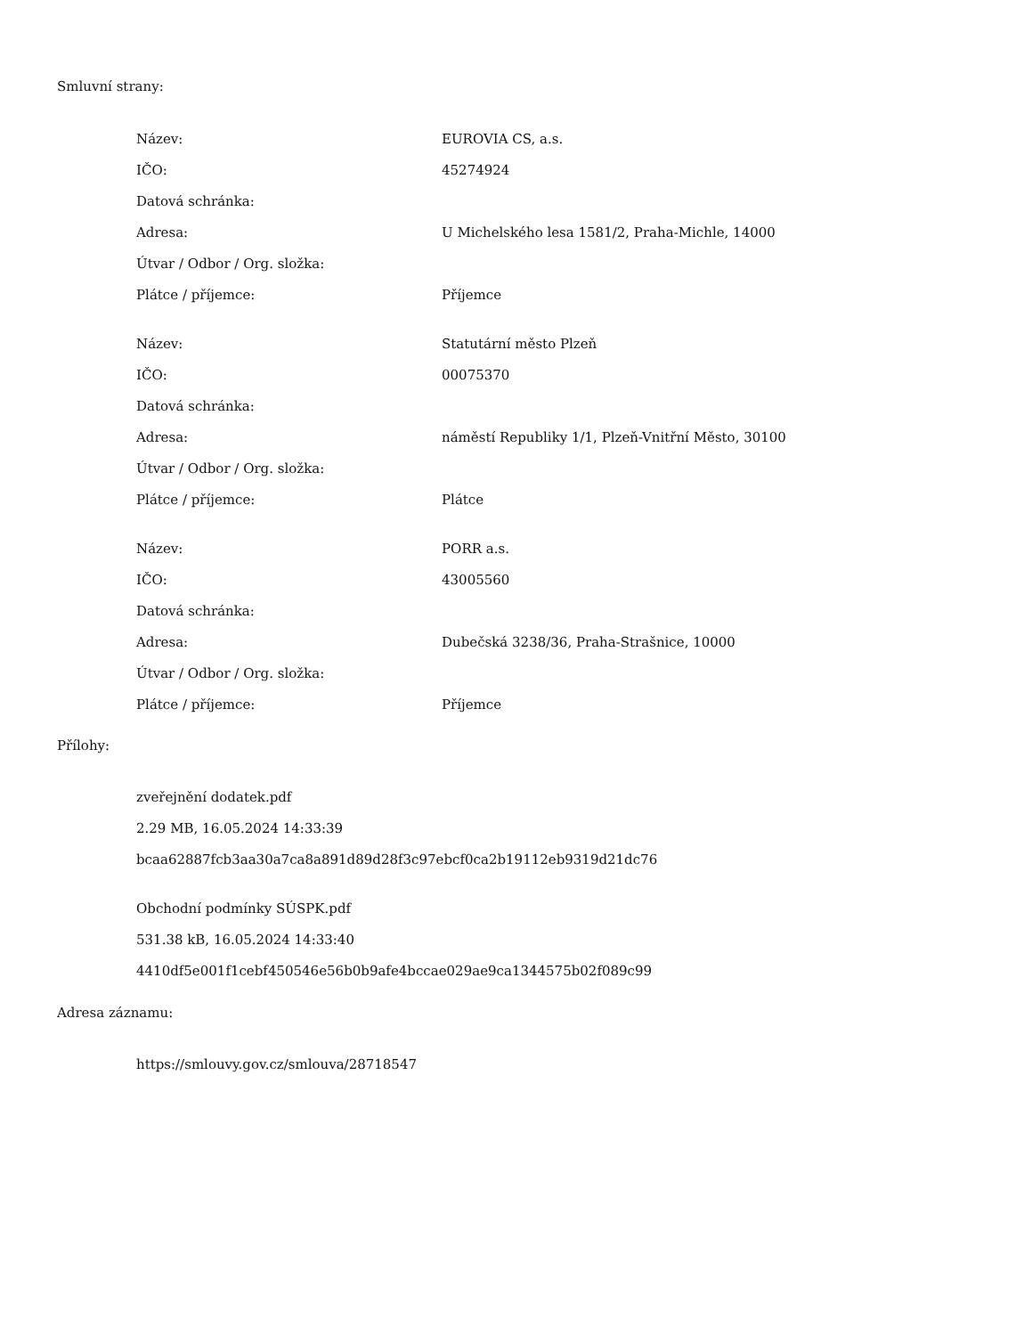Smluvní strany:
| Název: | EUROVIA CS, a.s. |
| IČO: | 45274924 |
| Datová schránka: | |
| Adresa: | U Michelského lesa 1581/2, Praha-Michle, 14000 |
| Útvar / Odbor / Org. složka: | |
| Plátce / příjemce: | Příjemce |
| Název: | Statutární město Plzeň |
| IČO: | 00075370 |
| Datová schránka: | |
| Adresa: | náměstí Republiky 1/1, Plzeň-Vnitřní Město, 30100 |
| Útvar / Odbor / Org. složka: | |
| Plátce / příjemce: | Plátce |
| Název: | PORR a.s. |
| IČO: | 43005560 |
| Datová schránka: | |
| Adresa: | Dubečská 3238/36, Praha-Strašnice, 10000 |
| Útvar / Odbor / Org. složka: | |
| Plátce / příjemce: | Příjemce |
Přílohy:
zveřejnění dodatek.pdf
2.29 MB, 16.05.2024 14:33:39
bcaa62887fcb3aa30a7ca8a891d89d28f3c97ebcf0ca2b19112eb9319d21dc76
Obchodní podmínky SÚSPK.pdf
531.38 kB, 16.05.2024 14:33:40
4410df5e001f1cebf450546e56b0b9afe4bccae029ae9ca1344575b02f089c99
Adresa záznamu:
https://smlouvy.gov.cz/smlouva/28718547